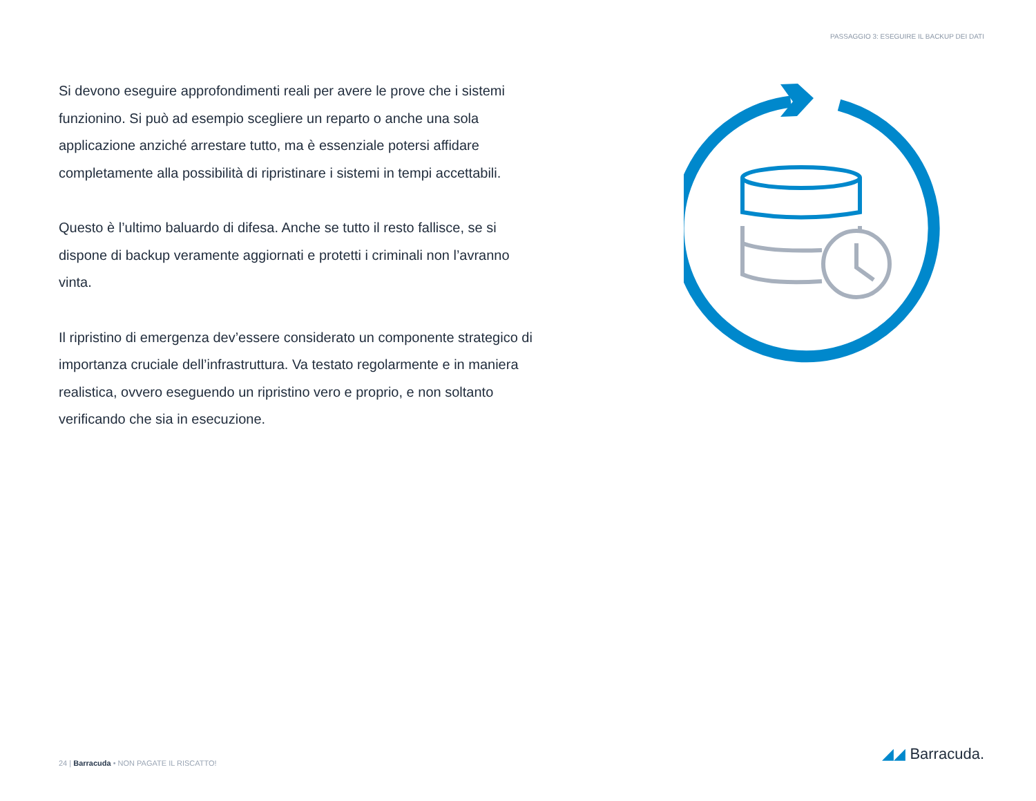PASSAGGIO 3: ESEGUIRE IL BACKUP DEI DATI
Si devono eseguire approfondimenti reali per avere le prove che i sistemi funzionino. Si può ad esempio scegliere un reparto o anche una sola applicazione anziché arrestare tutto, ma è essenziale potersi affidare completamente alla possibilità di ripristinare i sistemi in tempi accettabili.
Questo è l’ultimo baluardo di difesa. Anche se tutto il resto fallisce, se si dispone di backup veramente aggiornati e protetti i criminali non l’avranno vinta.
Il ripristino di emergenza dev’essere considerato un componente strategico di importanza cruciale dell’infrastruttura. Va testato regolarmente e in maniera realistica, ovvero eseguendo un ripristino vero e proprio, e non soltanto verificando che sia in esecuzione.
24 | Barracuda • NON PAGATE IL RISCATTO!
◢◢ Barracuda.